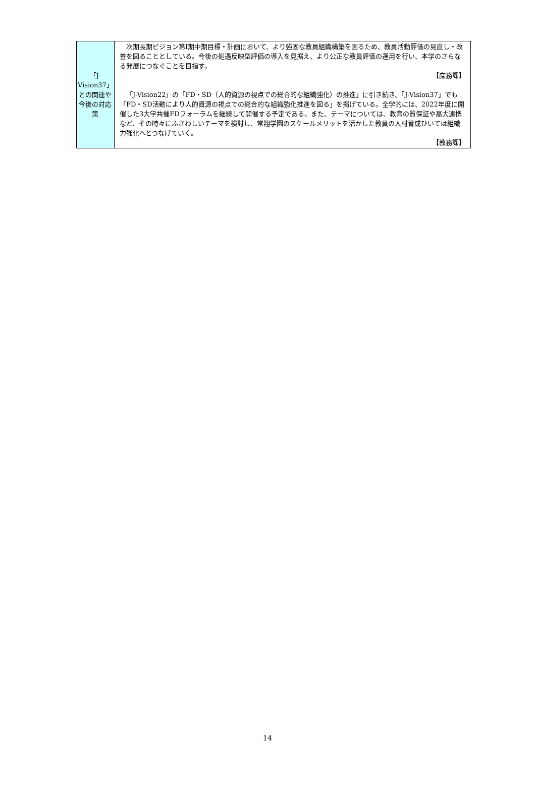| 「J-Vision37」との関連や今後の対応策 | 次期長期ビジョン第Ⅰ期中期目標・計画において、より強固な教員組織構築を図るため、教員活動評価の見直し・改善を図ることとしている。今後の処遇反映型評価の導入を見据え、より公正な教員評価の運用を行い、本学のさらなる発展につなぐことを目指す。 【庶務課】 「J-Vision22」の「FD・SD（人的資源の視点での総合的な組織強化）の推進」に引き続き、「J-Vision37」でも「FD・SD活動により人的資源の視点での総合的な組織強化推進を図る」を掲げている。全学的には、2022年度に開催した3大学共催FDフォーラムを継続して開催する予定である。また、テーマについては、教育の質保証や高大連携など、その時々にふさわしいテーマを検討し、常翔学園のスケールメリットを活かした教員の人材育成ひいては組織力強化へとつなげていく。 【教務課】 |
14